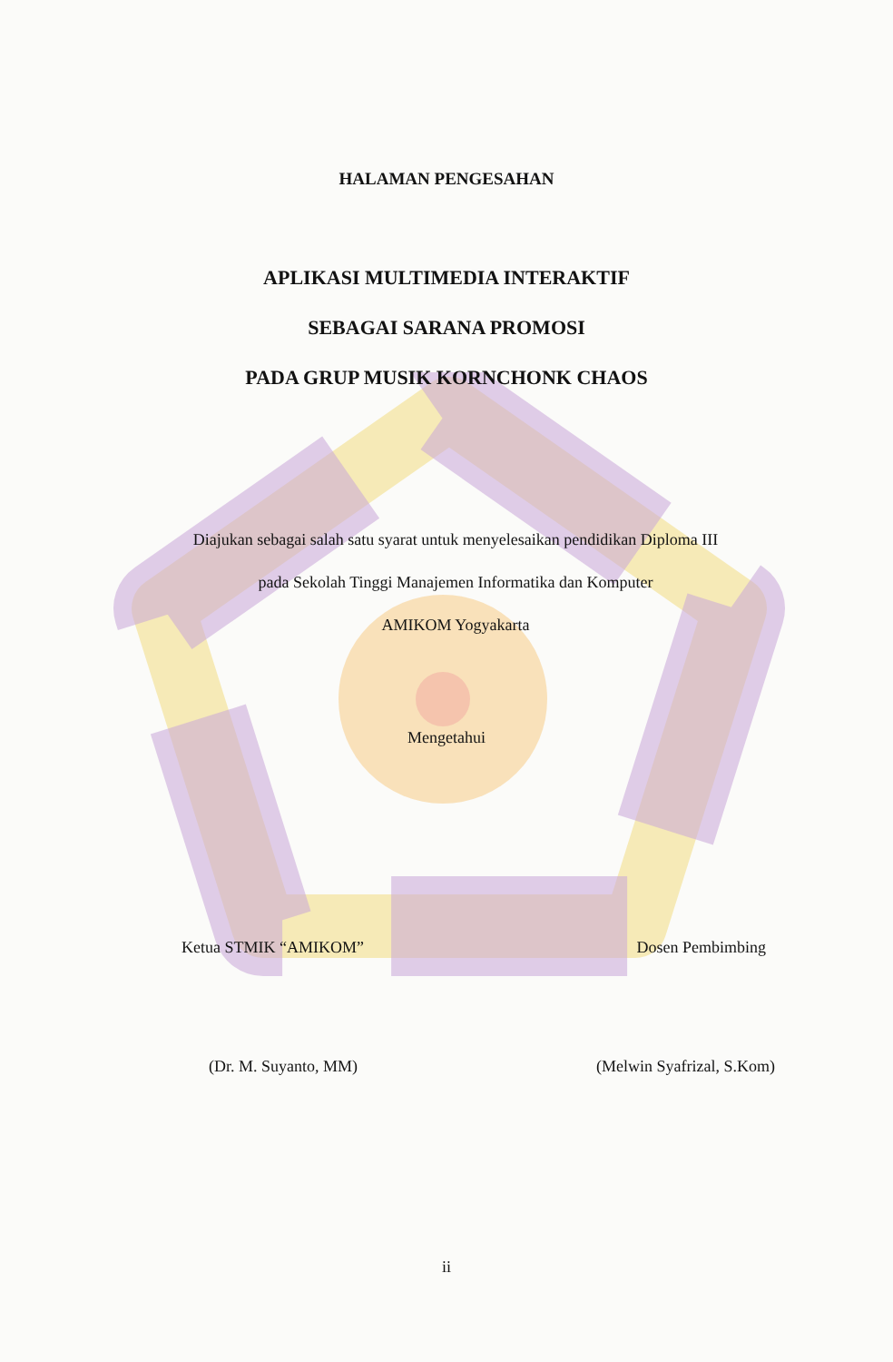HALAMAN PENGESAHAN
APLIKASI MULTIMEDIA INTERAKTIF
SEBAGAI SARANA PROMOSI
PADA GRUP MUSIK KORNCHONK CHAOS
Diajukan sebagai salah satu syarat untuk menyelesaikan pendidikan Diploma III
pada Sekolah Tinggi Manajemen Informatika dan Komputer
AMIKOM Yogyakarta
Mengetahui
Ketua STMIK “AMIKOM” Dosen Pembimbing
(Dr. M. Suyanto, MM) (Melwin Syafrizal, S.Kom)
ii